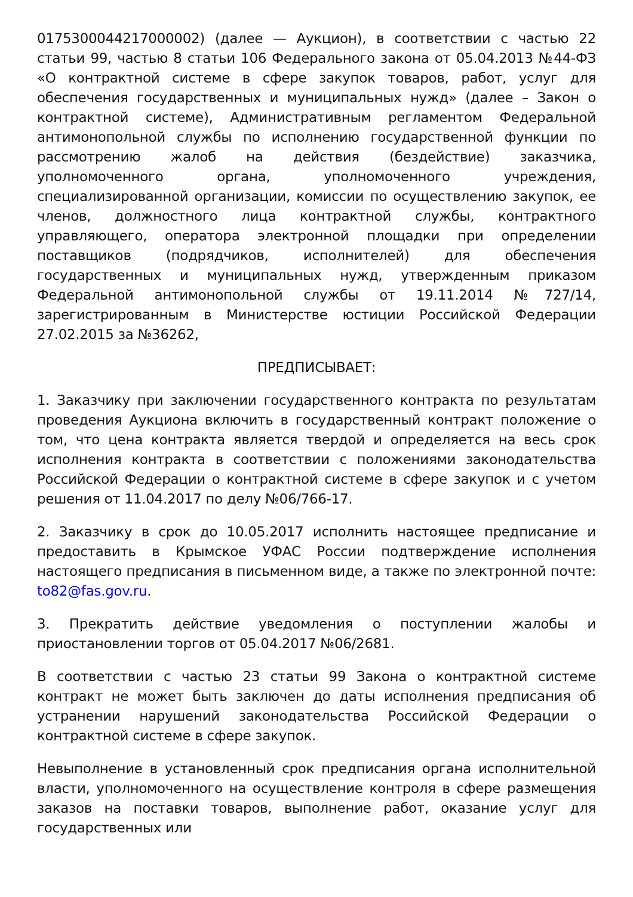0175300044217000002) (далее — Аукцион), в соответствии с частью 22 статьи 99, частью 8 статьи 106 Федерального закона от 05.04.2013 №44-ФЗ «О контрактной системе в сфере закупок товаров, работ, услуг для обеспечения государственных и муниципальных нужд» (далее – Закон о контрактной системе), Административным регламентом Федеральной антимонопольной службы по исполнению государственной функции по рассмотрению жалоб на действия (бездействие) заказчика, уполномоченного органа, уполномоченного учреждения, специализированной организации, комиссии по осуществлению закупок, ее членов, должностного лица контрактной службы, контрактного управляющего, оператора электронной площадки при определении поставщиков (подрядчиков, исполнителей) для обеспечения государственных и муниципальных нужд, утвержденным приказом Федеральной антимонопольной службы от 19.11.2014 №727/14, зарегистрированным в Министерстве юстиции Российской Федерации 27.02.2015 за №36262,
ПРЕДПИСЫВАЕТ:
1. Заказчику при заключении государственного контракта по результатам проведения Аукциона включить в государственный контракт положение о том, что цена контракта является твердой и определяется на весь срок исполнения контракта в соответствии с положениями законодательства Российской Федерации о контрактной системе в сфере закупок и с учетом решения от 11.04.2017 по делу №06/766-17.
2. Заказчику в срок до 10.05.2017 исполнить настоящее предписание и предоставить в Крымское УФАС России подтверждение исполнения настоящего предписания в письменном виде, а также по электронной почте: to82@fas.gov.ru.
3. Прекратить действие уведомления о поступлении жалобы и приостановлении торгов от 05.04.2017 №06/2681.
В соответствии с частью 23 статьи 99 Закона о контрактной системе контракт не может быть заключен до даты исполнения предписания об устранении нарушений законодательства Российской Федерации о контрактной системе в сфере закупок.
Невыполнение в установленный срок предписания органа исполнительной власти, уполномоченного на осуществление контроля в сфере размещения заказов на поставки товаров, выполнение работ, оказание услуг для государственных или